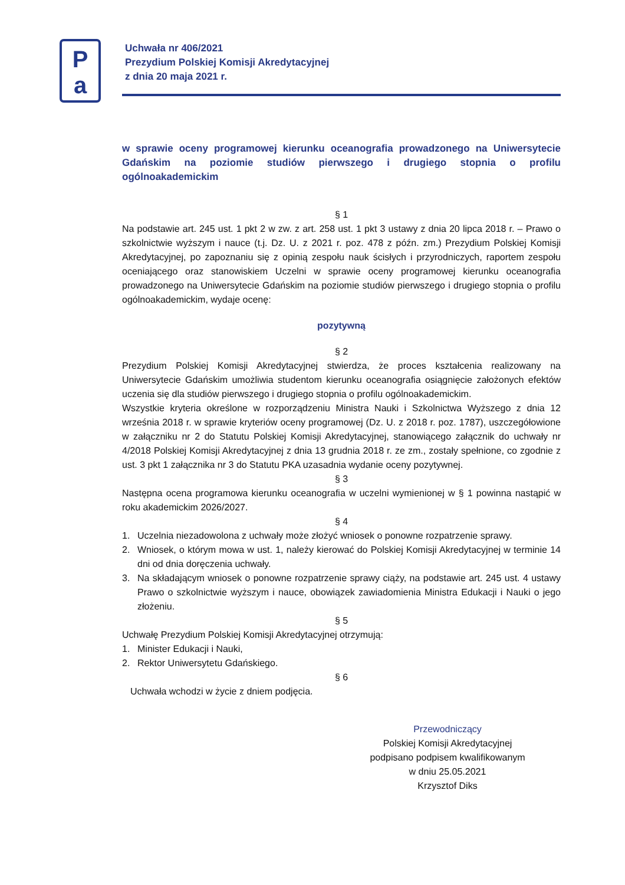P
a
Uchwała nr 406/2021
Prezydium Polskiej Komisji Akredytacyjnej
z dnia 20 maja 2021 r.
w sprawie oceny programowej kierunku oceanografia prowadzonego na Uniwersytecie Gdańskim na poziomie studiów pierwszego i drugiego stopnia o profilu ogólnoakademickim
§ 1
Na podstawie art. 245 ust. 1 pkt 2 w zw. z art. 258 ust. 1 pkt 3 ustawy z dnia 20 lipca 2018 r. – Prawo o szkolnictwie wyższym i nauce (t.j. Dz. U. z 2021 r. poz. 478 z późn. zm.) Prezydium Polskiej Komisji Akredytacyjnej, po zapoznaniu się z opinią zespołu nauk ścisłych i przyrodniczych, raportem zespołu oceniającego oraz stanowiskiem Uczelni w sprawie oceny programowej kierunku oceanografia prowadzonego na Uniwersytecie Gdańskim na poziomie studiów pierwszego i drugiego stopnia o profilu ogólnoakademickim, wydaje ocenę:
pozytywną
§ 2
Prezydium Polskiej Komisji Akredytacyjnej stwierdza, że proces kształcenia realizowany na Uniwersytecie Gdańskim umożliwia studentom kierunku oceanografia osiągnięcie założonych efektów uczenia się dla studiów pierwszego i drugiego stopnia o profilu ogólnoakademickim.
Wszystkie kryteria określone w rozporządzeniu Ministra Nauki i Szkolnictwa Wyższego z dnia 12 września 2018 r. w sprawie kryteriów oceny programowej (Dz. U. z 2018 r. poz. 1787), uszczegółowione w załączniku nr 2 do Statutu Polskiej Komisji Akredytacyjnej, stanowiącego załącznik do uchwały nr 4/2018 Polskiej Komisji Akredytacyjnej z dnia 13 grudnia 2018 r. ze zm., zostały spełnione, co zgodnie z ust. 3 pkt 1 załącznika nr 3 do Statutu PKA uzasadnia wydanie oceny pozytywnej.
§ 3
Następna ocena programowa kierunku oceanografia w uczelni wymienionej w § 1 powinna nastąpić w roku akademickim 2026/2027.
§ 4
1. Uczelnia niezadowolona z uchwały może złożyć wniosek o ponowne rozpatrzenie sprawy.
2. Wniosek, o którym mowa w ust. 1, należy kierować do Polskiej Komisji Akredytacyjnej w terminie 14 dni od dnia doręczenia uchwały.
3. Na składającym wniosek o ponowne rozpatrzenie sprawy ciąży, na podstawie art. 245 ust. 4 ustawy Prawo o szkolnictwie wyższym i nauce, obowiązek zawiadomienia Ministra Edukacji i Nauki o jego złożeniu.
§ 5
Uchwałę Prezydium Polskiej Komisji Akredytacyjnej otrzymują:
1. Minister Edukacji i Nauki,
2. Rektor Uniwersytetu Gdańskiego.
§ 6
Uchwała wchodzi w życie z dniem podjęcia.
Przewodniczący
Polskiej Komisji Akredytacyjnej
podpisano podpisem kwalifikowanym
w dniu 25.05.2021
Krzysztof Diks